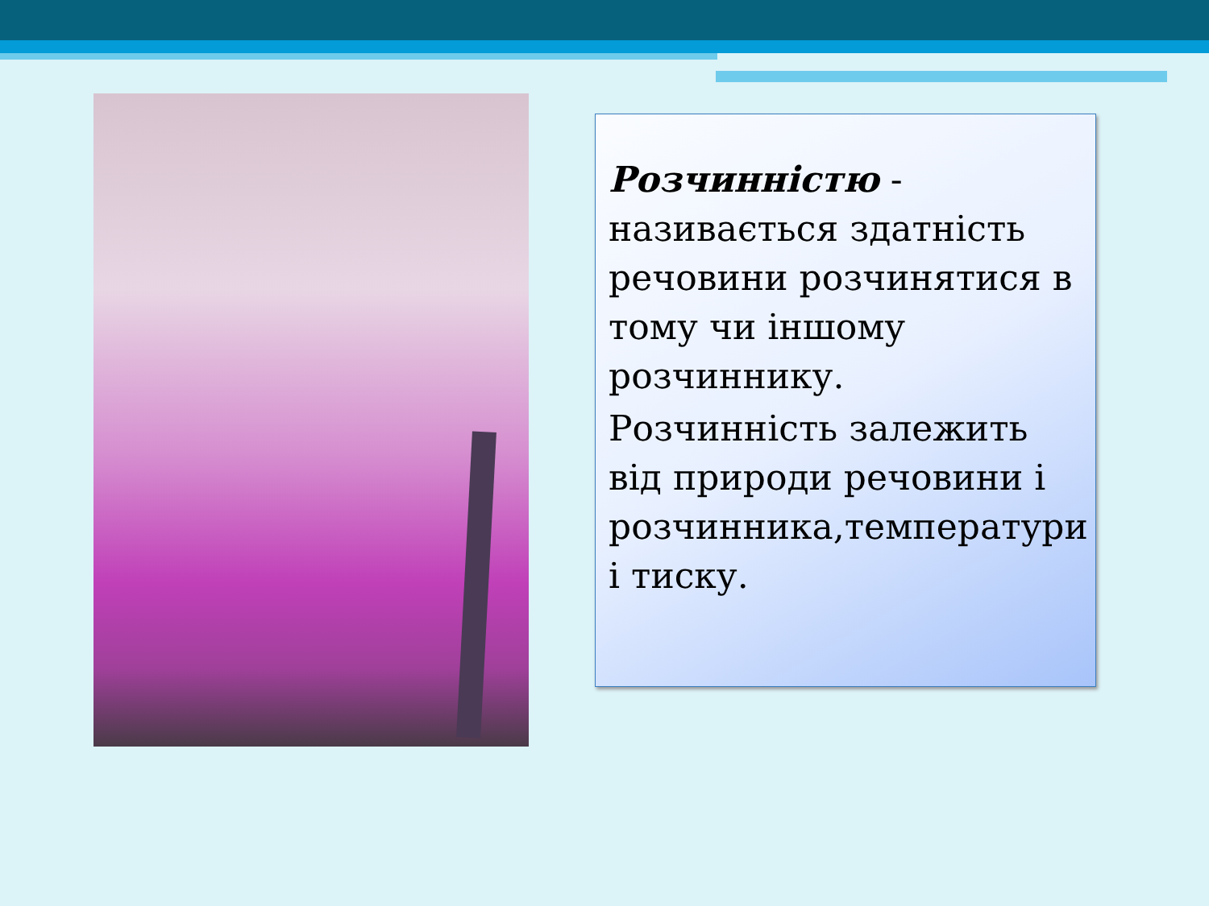Розчинністю - називається здатність речовини розчинятися в тому чи іншому розчиннику.
Розчинність залежить від природи речовини і розчинника,температури і тиску.